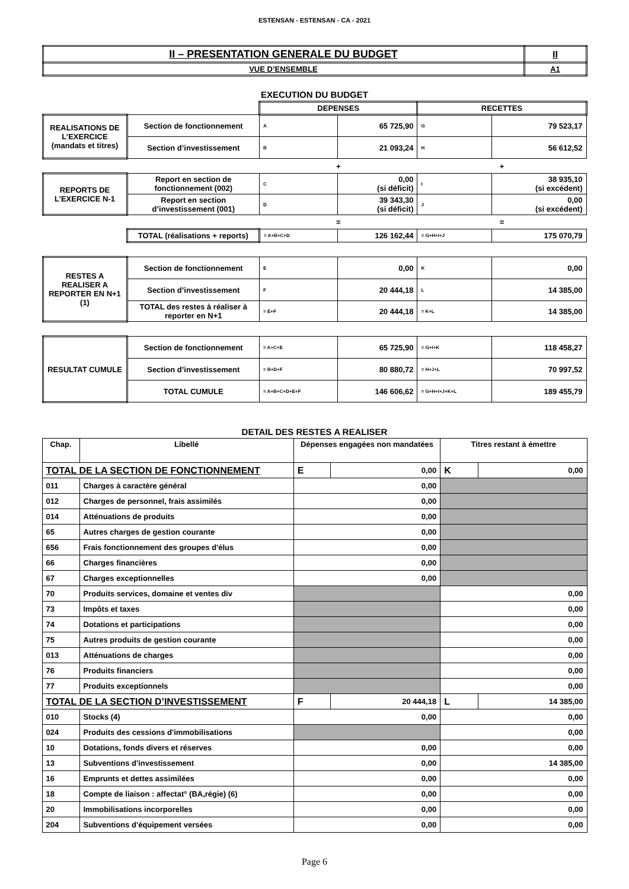ESTENSAN - ESTENSAN - CA - 2021
| II – PRESENTATION GENERALE DU BUDGET | II |
| VUE D’ENSEMBLE | A1 |
EXECUTION DU BUDGET
| | | DEPENSES | | RECETTES | |
| REALISATIONS DE L’EXERCICE (mandats et titres) | Section de fonctionnement | A | 65 725,90 | G | 79 523,17 |
| | Section d’investissement | B | 21 093,24 | H | 56 612,52 |
| | | + | | + | |
| REPORTS DE L’EXERCICE N-1 | Report en section de fonctionnement (002) | C | 0,00 (si déficit) | I | 38 935,10 (si excédent) |
| | Report en section d’investissement (001) | D | 39 343,30 (si déficit) | J | 0,00 (si excédent) |
| | | = | | = | |
| | TOTAL (réalisations + reports) | = A+B+C+D | 126 162,44 | = G+H+I+J | 175 070,79 |
| RESTES A REALISER A REPORTER EN N+1 (1) | Section de fonctionnement | E | 0,00 | K | 0,00 |
| | Section d’investissement | F | 20 444,18 | L | 14 385,00 |
| | TOTAL des restes à réaliser à reporter en N+1 | = E+F | 20 444,18 | = K+L | 14 385,00 |
| RESULTAT CUMULE | Section de fonctionnement | = A+C+E | 65 725,90 | = G+I+K | 118 458,27 |
| | Section d’investissement | = B+D+F | 80 880,72 | = H+J+L | 70 997,52 |
| | TOTAL CUMULE | = A+B+C+D+E+F | 146 606,62 | = G+H+I+J+K+L | 189 455,79 |
DETAIL DES RESTES A REALISER
| Chap. | Libellé | Dépenses engagées non mandatées | | Titres restant à émettre | |
| --- | --- | --- | --- | --- | --- |
| TOTAL DE LA SECTION DE FONCTIONNEMENT | | E | 0,00 | K | 0,00 |
| 011 | Charges à caractère général | 0,00 | | | |
| 012 | Charges de personnel, frais assimilés | 0,00 | | | |
| 014 | Atténuations de produits | 0,00 | | | |
| 65 | Autres charges de gestion courante | 0,00 | | | |
| 656 | Frais fonctionnement des groupes d'élus | 0,00 | | | |
| 66 | Charges financières | 0,00 | | | |
| 67 | Charges exceptionnelles | 0,00 | | | |
| 70 | Produits services, domaine et ventes div | | | 0,00 | |
| 73 | Impôts et taxes | | | 0,00 | |
| 74 | Dotations et participations | | | 0,00 | |
| 75 | Autres produits de gestion courante | | | 0,00 | |
| 013 | Atténuations de charges | | | 0,00 | |
| 76 | Produits financiers | | | 0,00 | |
| 77 | Produits exceptionnels | | | 0,00 | |
| TOTAL DE LA SECTION D’INVESTISSEMENT | | F | 20 444,18 | L | 14 385,00 |
| 010 | Stocks (4) | 0,00 | | 0,00 | |
| 024 | Produits des cessions d'immobilisations | | | 0,00 | |
| 10 | Dotations, fonds divers et réserves | 0,00 | | 0,00 | |
| 13 | Subventions d'investissement | 0,00 | | 14 385,00 | |
| 16 | Emprunts et dettes assimilées | 0,00 | | 0,00 | |
| 18 | Compte de liaison : affectat° (BA,régie) (6) | 0,00 | | 0,00 | |
| 20 | Immobilisations incorporelles | 0,00 | | 0,00 | |
| 204 | Subventions d'équipement versées | 0,00 | | 0,00 | |
Page 6